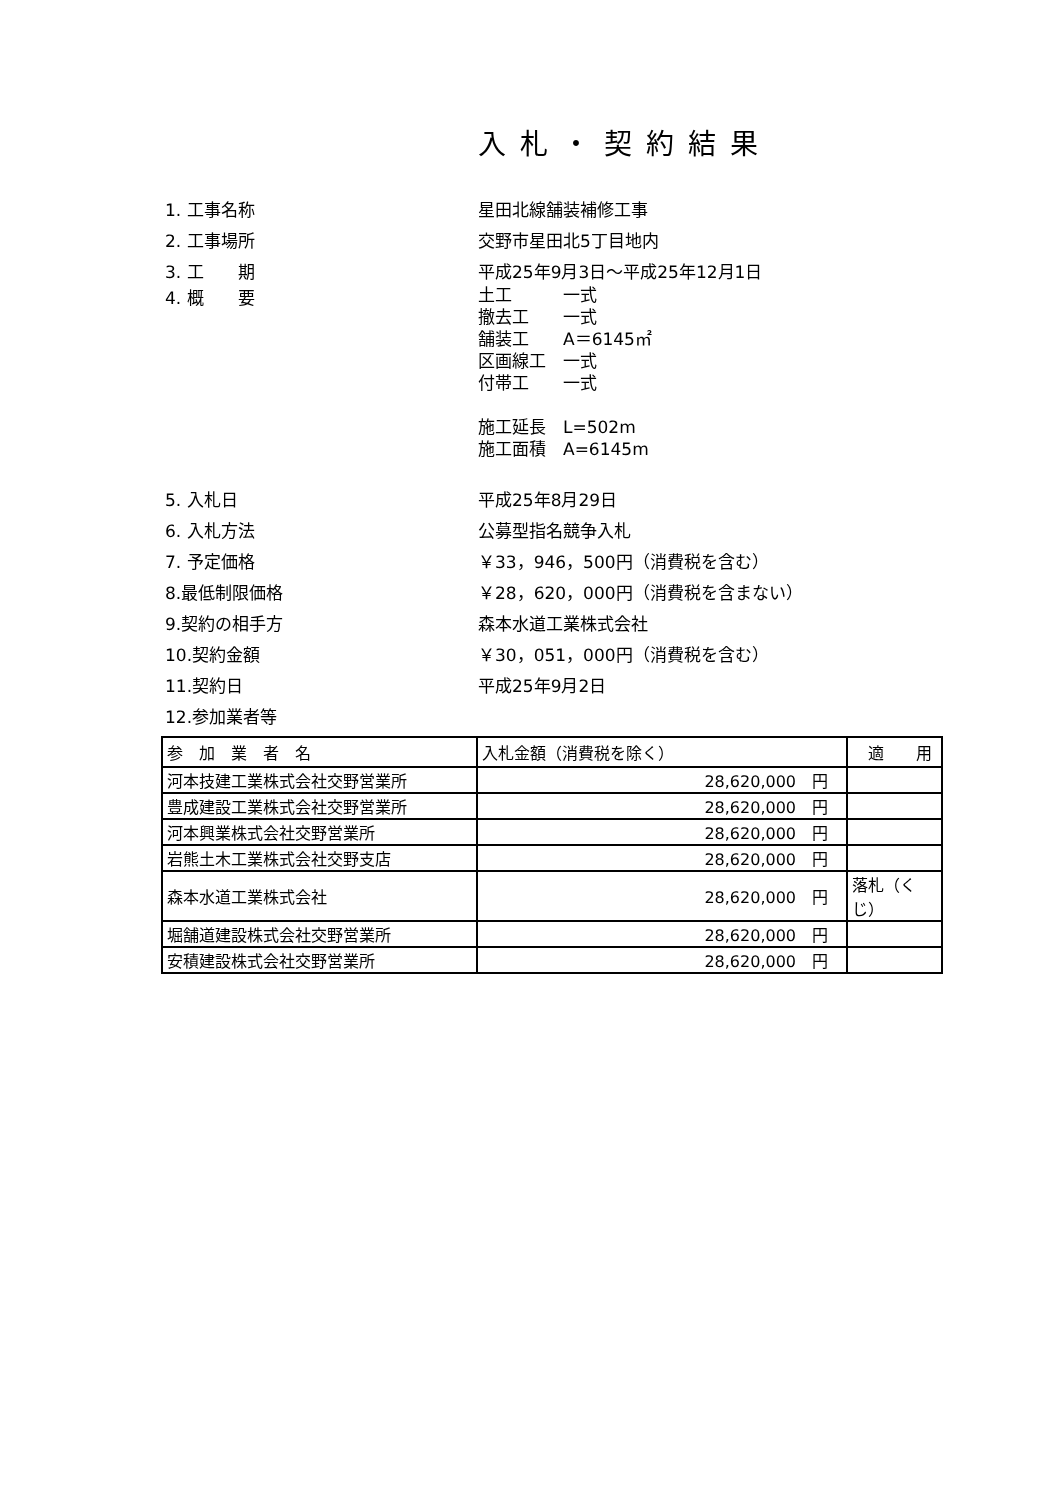入札・契約結果
1. 工事名称 星田北線舗装補修工事
2. 工事場所 交野市星田北5丁目地内
3. 工　　期 平成25年9月3日～平成25年12月1日
4. 概　　要
土工　　　一式
撤去工　　一式
舗装工　　A＝6145㎡
区画線工　一式
付帯工　　一式
施工延長　L=502m
施工面積　A=6145m
5. 入札日 平成25年8月29日
6. 入札方法 公募型指名競争入札
7. 予定価格 ￥33，946，500円（消費税を含む）
8.最低制限価格 ￥28，620，000円（消費税を含まない）
9.契約の相手方 森本水道工業株式会社
10.契約金額 ￥30，051，000円（消費税を含む）
11.契約日 平成25年9月2日
12.参加業者等
| 参 加 業 者 名 | 入札金額（消費税を除く） | 適 用 |
| --- | --- | --- |
| 河本技建工業株式会社交野営業所 | 28,620,000 円 | |
| 豊成建設工業株式会社交野営業所 | 28,620,000 円 | |
| 河本興業株式会社交野営業所 | 28,620,000 円 | |
| 岩熊土木工業株式会社交野支店 | 28,620,000 円 | |
| 森本水道工業株式会社 | 28,620,000 円 | 落札（くじ） |
| 堀舗道建設株式会社交野営業所 | 28,620,000 円 | |
| 安積建設株式会社交野営業所 | 28,620,000 円 | |